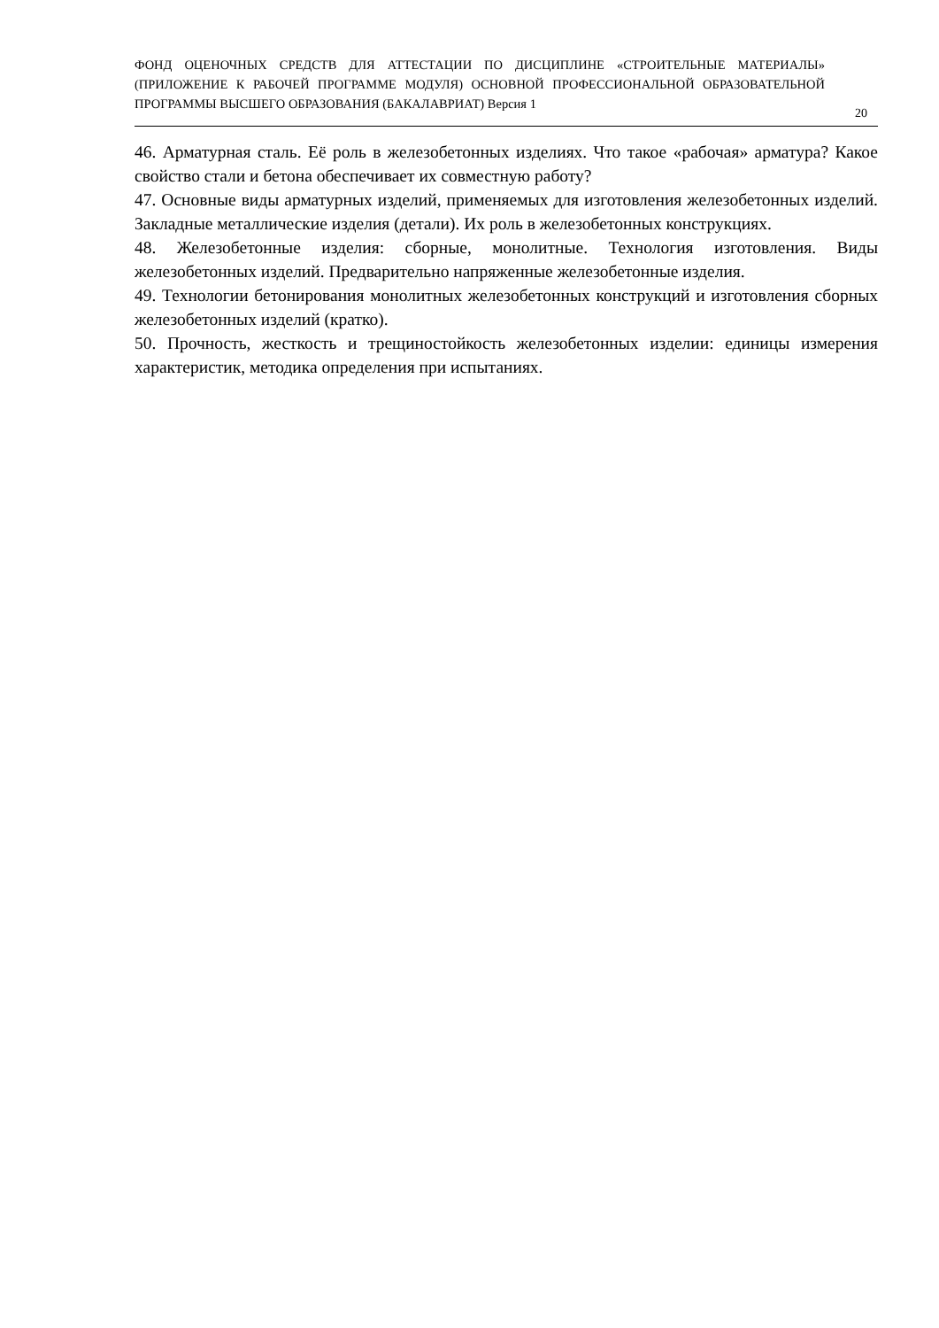ФОНД ОЦЕНОЧНЫХ СРЕДСТВ ДЛЯ АТТЕСТАЦИИ ПО ДИСЦИПЛИНЕ «СТРОИТЕЛЬНЫЕ МАТЕРИАЛЫ» (ПРИЛОЖЕНИЕ К РАБОЧЕЙ ПРОГРАММЕ МОДУЛЯ) ОСНОВНОЙ ПРОФЕССИОНАЛЬНОЙ ОБРАЗОВАТЕЛЬНОЙ ПРОГРАММЫ ВЫСШЕГО ОБРАЗОВАНИЯ (БАКАЛАВРИАТ) Версия 1
20
46. Арматурная сталь. Её роль в железобетонных изделиях. Что такое «рабочая» арматура? Какое свойство стали и бетона обеспечивает их совместную работу?
47. Основные виды арматурных изделий, применяемых для изготовления железобетонных изделий. Закладные металлические изделия (детали). Их роль в железобетонных конструкциях.
48. Железобетонные изделия: сборные, монолитные. Технология изготовления. Виды железобетонных изделий. Предварительно напряженные железобетонные изделия.
49. Технологии бетонирования монолитных железобетонных конструкций и изготовления сборных железобетонных изделий (кратко).
50. Прочность, жесткость и трещиностойкость железобетонных изделии: единицы измерения характеристик, методика определения при испытаниях.